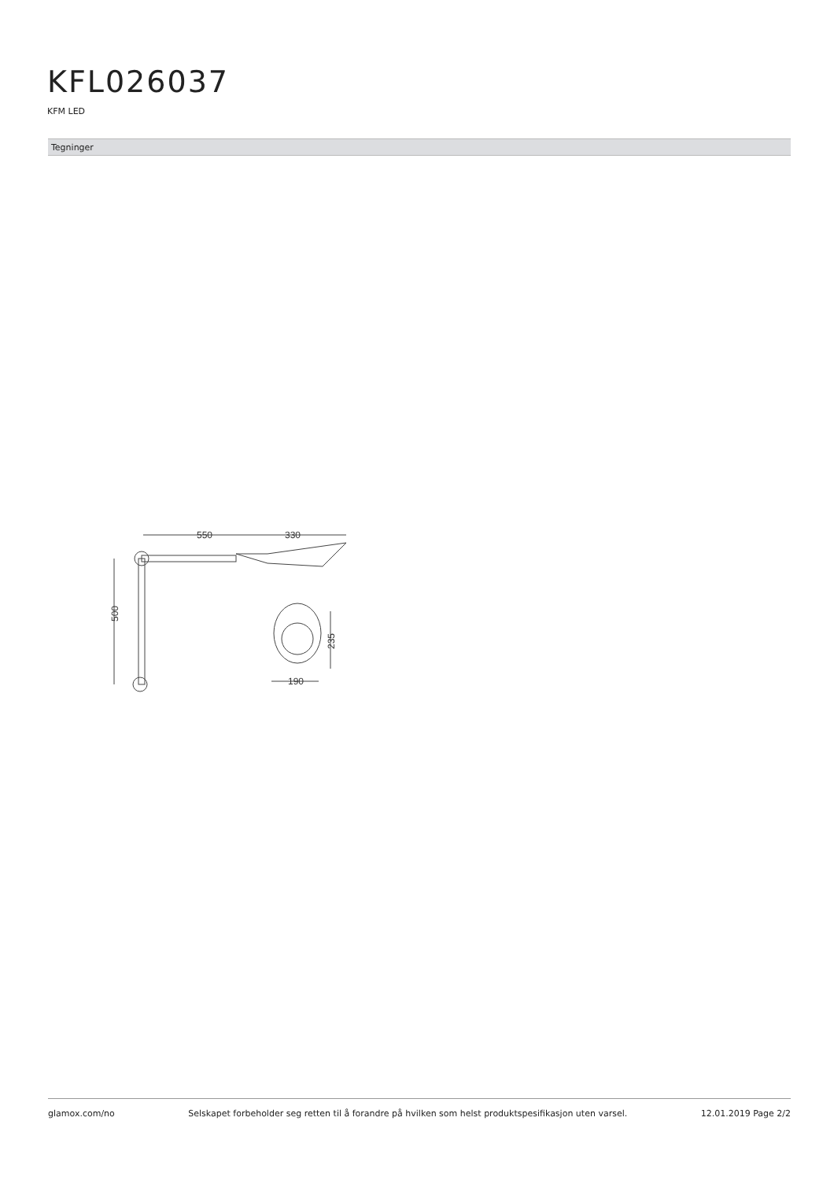KFL026037
KFM LED
Tegninger
550
330
500
235
190
glamox.com/no Selskapet forbeholder seg retten til å forandre på hvilken som helst produktspesifikasjon uten varsel. 12.01.2019 Page 2/2